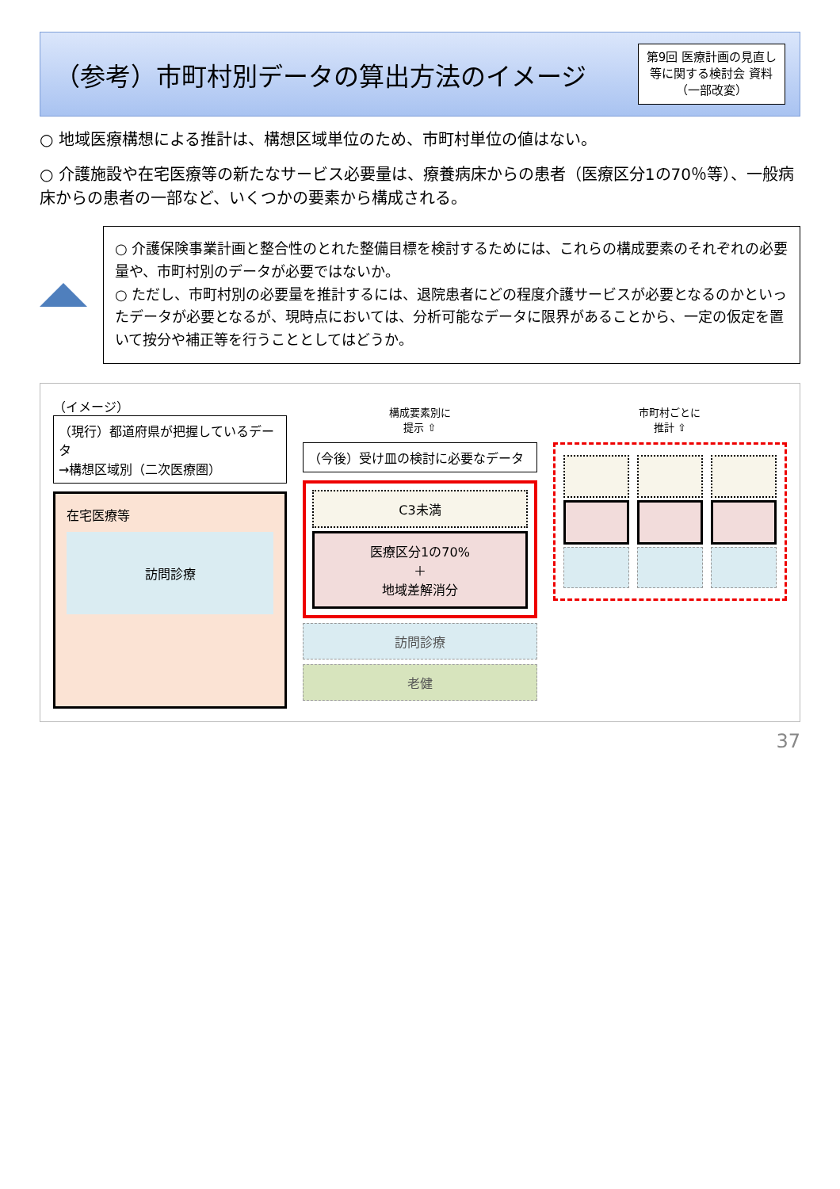（参考）市町村別データの算出方法のイメージ 第9回 医療計画の見直し
等に関する検討会 資料
（一部改変）
○ 地域医療構想による推計は、構想区域単位のため、市町村単位の値はない。
○ 介護施設や在宅医療等の新たなサービス必要量は、療養病床からの患者（医療区分1の70％等）、一般病床からの患者の一部など、いくつかの要素から構成される。
○ 介護保険事業計画と整合性のとれた整備目標を検討するためには、これらの構成要素のそれぞれの必要量や、市町村別のデータが必要ではないか。
○ ただし、市町村別の必要量を推計するには、退院患者にどの程度介護サービスが必要となるのかといったデータが必要となるが、現時点においては、分析可能なデータに限界があることから、一定の仮定を置いて按分や補正等を行うこととしてはどうか。
（イメージ）
（現行）都道府県が把握しているデータ
→構想区域別（二次医療圏）
在宅医療等
訪問診療
構成要素別に
提示 ⇧
（今後）受け皿の検討に必要なデータ
C3未満
医療区分1の70%
＋
地域差解消分
訪問診療
老健
市町村ごとに
推計 ⇧
37